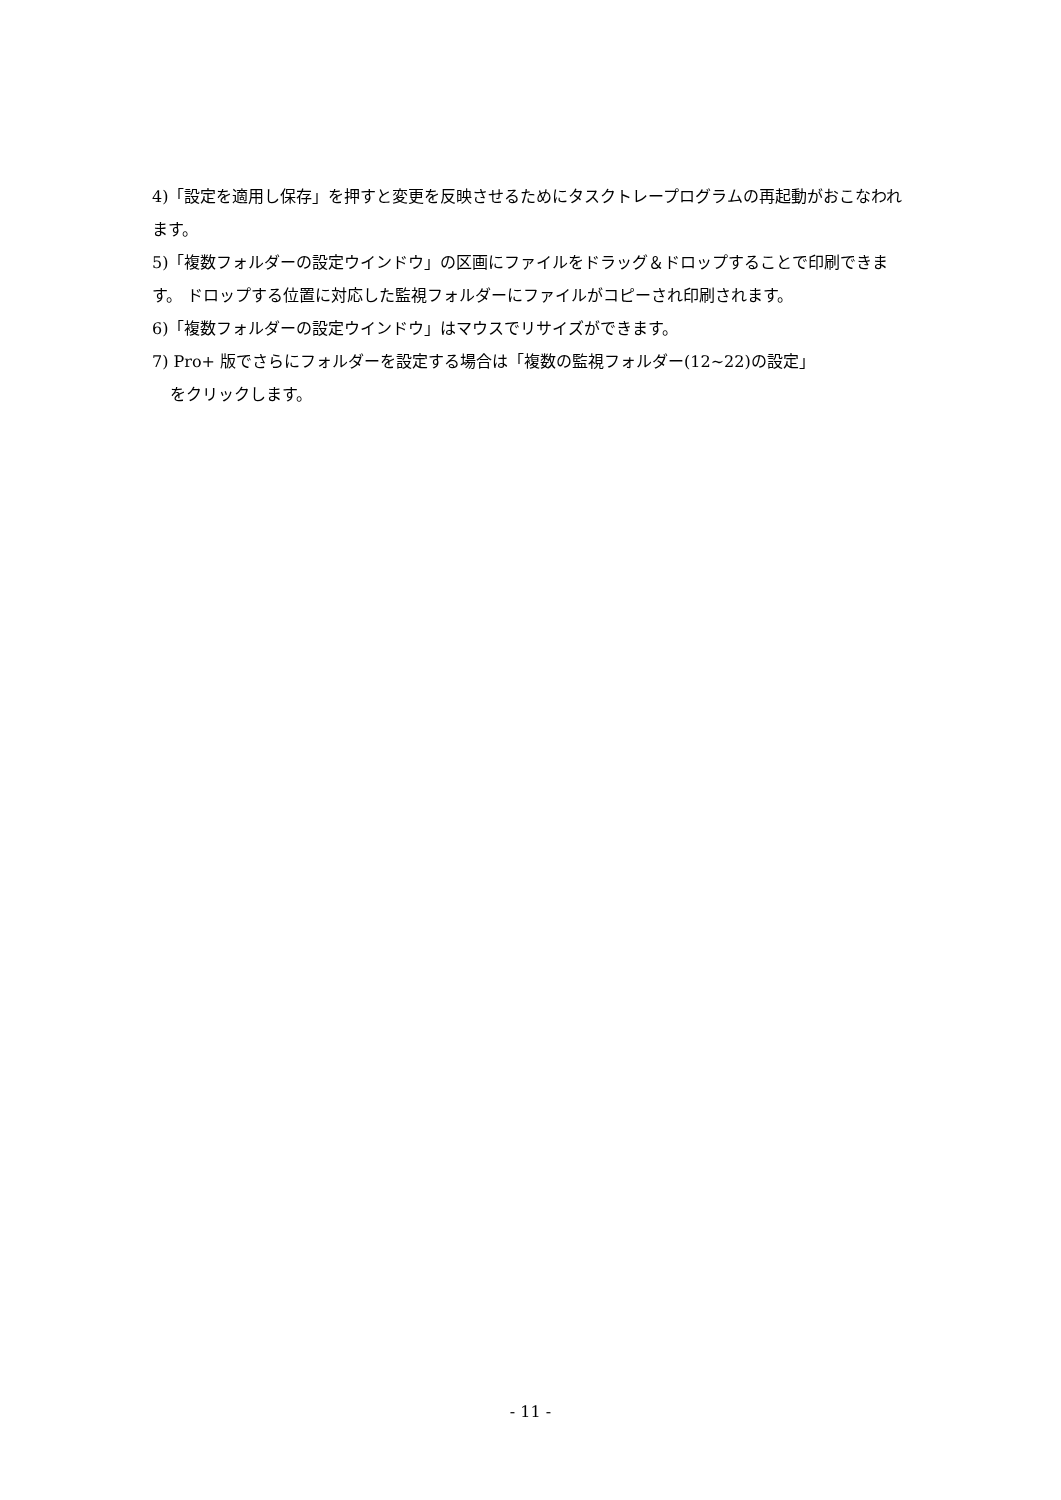4)「設定を適用し保存」を押すと変更を反映させるためにタスクトレープログラムの再起動がおこなわれます。
5)「複数フォルダーの設定ウインドウ」の区画にファイルをドラッグ＆ドロップすることで印刷できます。 ドロップする位置に対応した監視フォルダーにファイルがコピーされ印刷されます。
6)「複数フォルダーの設定ウインドウ」はマウスでリサイズができます。
7) Pro+ 版でさらにフォルダーを設定する場合は「複数の監視フォルダー(12~22)の設定」
をクリックします。
- 11 -